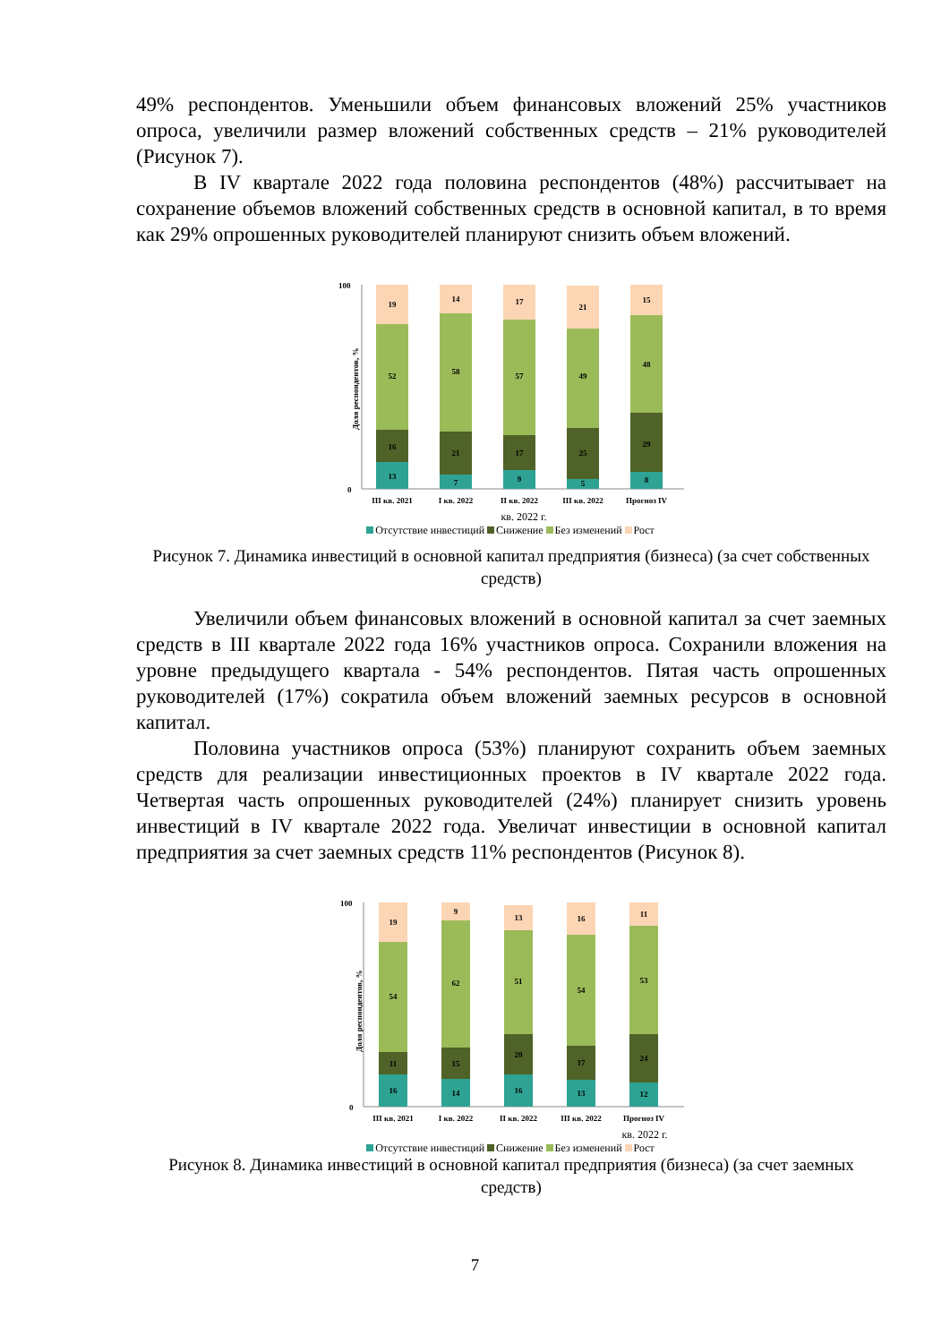49% респондентов. Уменьшили объем финансовых вложений 25% участников опроса, увеличили размер вложений собственных средств – 21% руководителей (Рисунок 7).
В IV квартале 2022 года половина респондентов (48%) рассчитывает на сохранение объемов вложений собственных средств в основной капитал, в то время как 29% опрошенных руководителей планируют снизить объем вложений.
100
0
Доля респондентов, %
13
16
52
19
7
21
58
14
9
17
57
17
5
25
49
21
8
29
48
15
III кв. 2021
I кв. 2022
II кв. 2022
III кв. 2022
Прогноз IV
кв. 2022 г.
Отсутствие инвестиций Снижение Без изменений Рост
Рисунок 7. Динамика инвестиций в основной капитал предприятия (бизнеса) (за счет собственных средств)
Увеличили объем финансовых вложений в основной капитал за счет заемных средств в III квартале 2022 года 16% участников опроса. Сохранили вложения на уровне предыдущего квартала - 54% респондентов. Пятая часть опрошенных руководителей (17%) сократила объем вложений заемных ресурсов в основной капитал.
Половина участников опроса (53%) планируют сохранить объем заемных средств для реализации инвестиционных проектов в IV квартале 2022 года. Четвертая часть опрошенных руководителей (24%) планирует снизить уровень инвестиций в IV квартале 2022 года. Увеличат инвестиции в основной капитал предприятия за счет заемных средств 11% респондентов (Рисунок 8).
100
0
Доля респондентов, %
16
11
54
19
14
15
62
9
16
20
51
13
13
17
54
16
12
24
53
11
III кв. 2021
I кв. 2022
II кв. 2022
III кв. 2022
Прогноз IV
кв. 2022 г.
Отсутствие инвестиций Снижение Без изменений Рост
Рисунок 8. Динамика инвестиций в основной капитал предприятия (бизнеса) (за счет заемных средств)
7